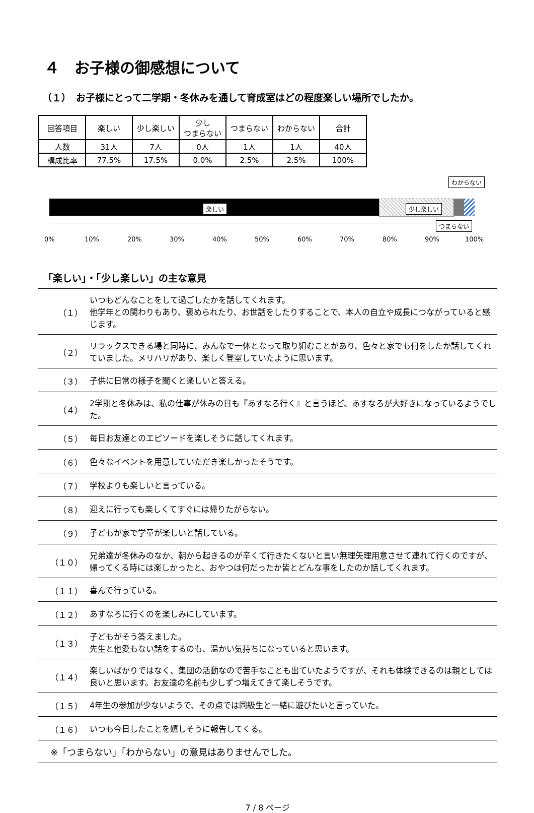４　お子様の御感想について
（１）　お子様にとって二学期・冬休みを通して育成室はどの程度楽しい場所でしたか。
| 回答項目 | 楽しい | 少し楽しい | 少し つまらない | つまらない | わからない | 合計 |
| --- | --- | --- | --- | --- | --- | --- |
| 人数 | 31人 | 7人 | 0人 | 1人 | 1人 | 40人 |
| 構成比率 | 77.5% | 17.5% | 0.0% | 2.5% | 2.5% | 100% |
楽しい 少し楽しい
つまらない
わからない
0% 10% 20% 30% 40% 50% 60% 70% 80% 90% 100%
「楽しい」・「少し楽しい」の主な意見
| （１） | いつもどんなことをして過ごしたかを話してくれます。 他学年との関わりもあり、褒められたり、お世話をしたりすることで、本人の自立や成長につながっていると感じます。 |
| （２） | リラックスできる場と同時に、みんなで一体となって取り組むことがあり、色々と家でも何をしたか話してくれていました。メリハリがあり、楽しく登室していたように思います。 |
| （３） | 子供に日常の様子を聞くと楽しいと答える。 |
| （４） | 2学期と冬休みは、私の仕事が休みの日も『あすなろ行く』と言うほど、あすなろが大好きになっているようでした。 |
| （５） | 毎日お友達とのエピソードを楽しそうに話してくれます。 |
| （６） | 色々なイベントを用意していただき楽しかったそうです。 |
| （７） | 学校よりも楽しいと言っている。 |
| （８） | 迎えに行っても楽しくてすぐには帰りたがらない。 |
| （９） | 子どもが家で学童が楽しいと話している。 |
| （１０） | 兄弟達が冬休みのなか、朝から起きるのが辛くて行きたくないと言い無理矢理用意させて連れて行くのですが、帰ってくる時には楽しかったと、おやつは何だったか皆とどんな事をしたのか話してくれます。 |
| （１１） | 喜んで行っている。 |
| （１２） | あすなろに行くのを楽しみにしています。 |
| （１３） | 子どもがそう答えました。 先生と他愛もない話をするのも、温かい気持ちになっていると思います。 |
| （１４） | 楽しいばかりではなく、集団の活動なので苦手なことも出ていたようですが、それも体験できるのは親としては良いと思います。お友達の名前も少しずつ増えてきて楽しそうです。 |
| （１５） | 4年生の参加が少ないようで、その点では同級生と一緒に遊びたいと言っていた。 |
| （１６） | いつも今日したことを嬉しそうに報告してくる。 |
| ※「つまらない」「わからない」の意見はありませんでした。 | |
7 / 8 ページ